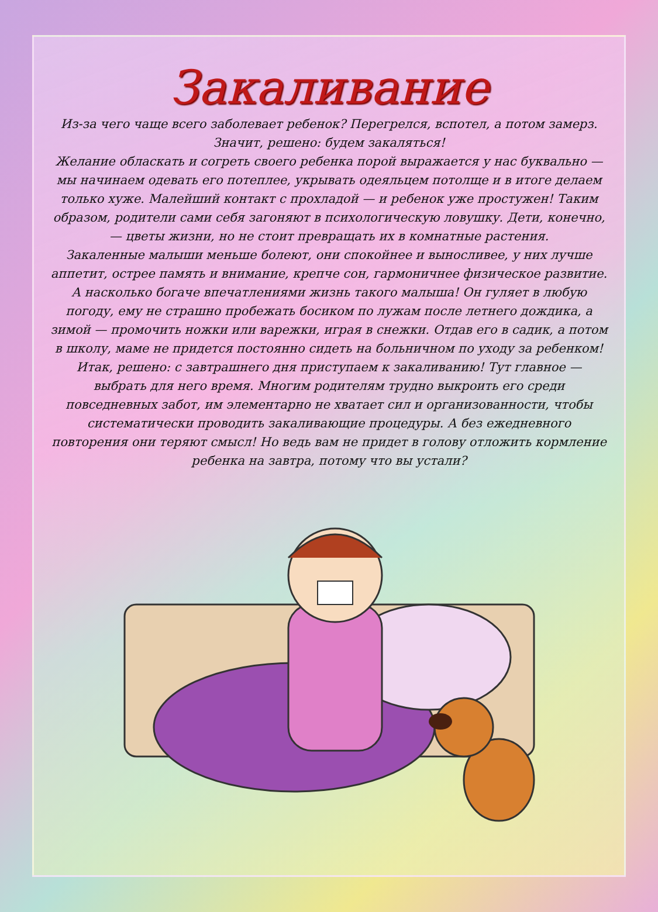Закаливание
Из-за чего чаще всего заболевает ребенок? Перегрелся, вспотел, а потом замерз. Значит, решено: будем закаляться!
Желание обласкать и согреть своего ребенка порой выражается у нас буквально — мы начинаем одевать его потеплее, укрывать одеяльцем потолще и в итоге делаем только хуже. Малейший контакт с прохладой — и ребенок уже простужен! Таким образом, родители сами себя загоняют в психологическую ловушку. Дети, конечно, — цветы жизни, но не стоит превращать их в комнатные растения.
Закаленные малыши меньше болеют, они спокойнее и выносливее, у них лучше аппетит, острее память и внимание, крепче сон, гармоничнее физическое развитие. А насколько богаче впечатлениями жизнь такого малыша! Он гуляет в любую погоду, ему не страшно пробежать босиком по лужам после летнего дождика, а зимой — промочить ножки или варежки, играя в снежки. Отдав его в садик, а потом в школу, маме не придется постоянно сидеть на больничном по уходу за ребенком!
Итак, решено: с завтрашнего дня приступаем к закаливанию! Тут главное — выбрать для него время. Многим родителям трудно выкроить его среди повседневных забот, им элементарно не хватает сил и организованности, чтобы систематически проводить закаливающие процедуры. А без ежедневного повторения они теряют смысл! Но ведь вам не придет в голову отложить кормление ребенка на завтра, потому что вы устали?